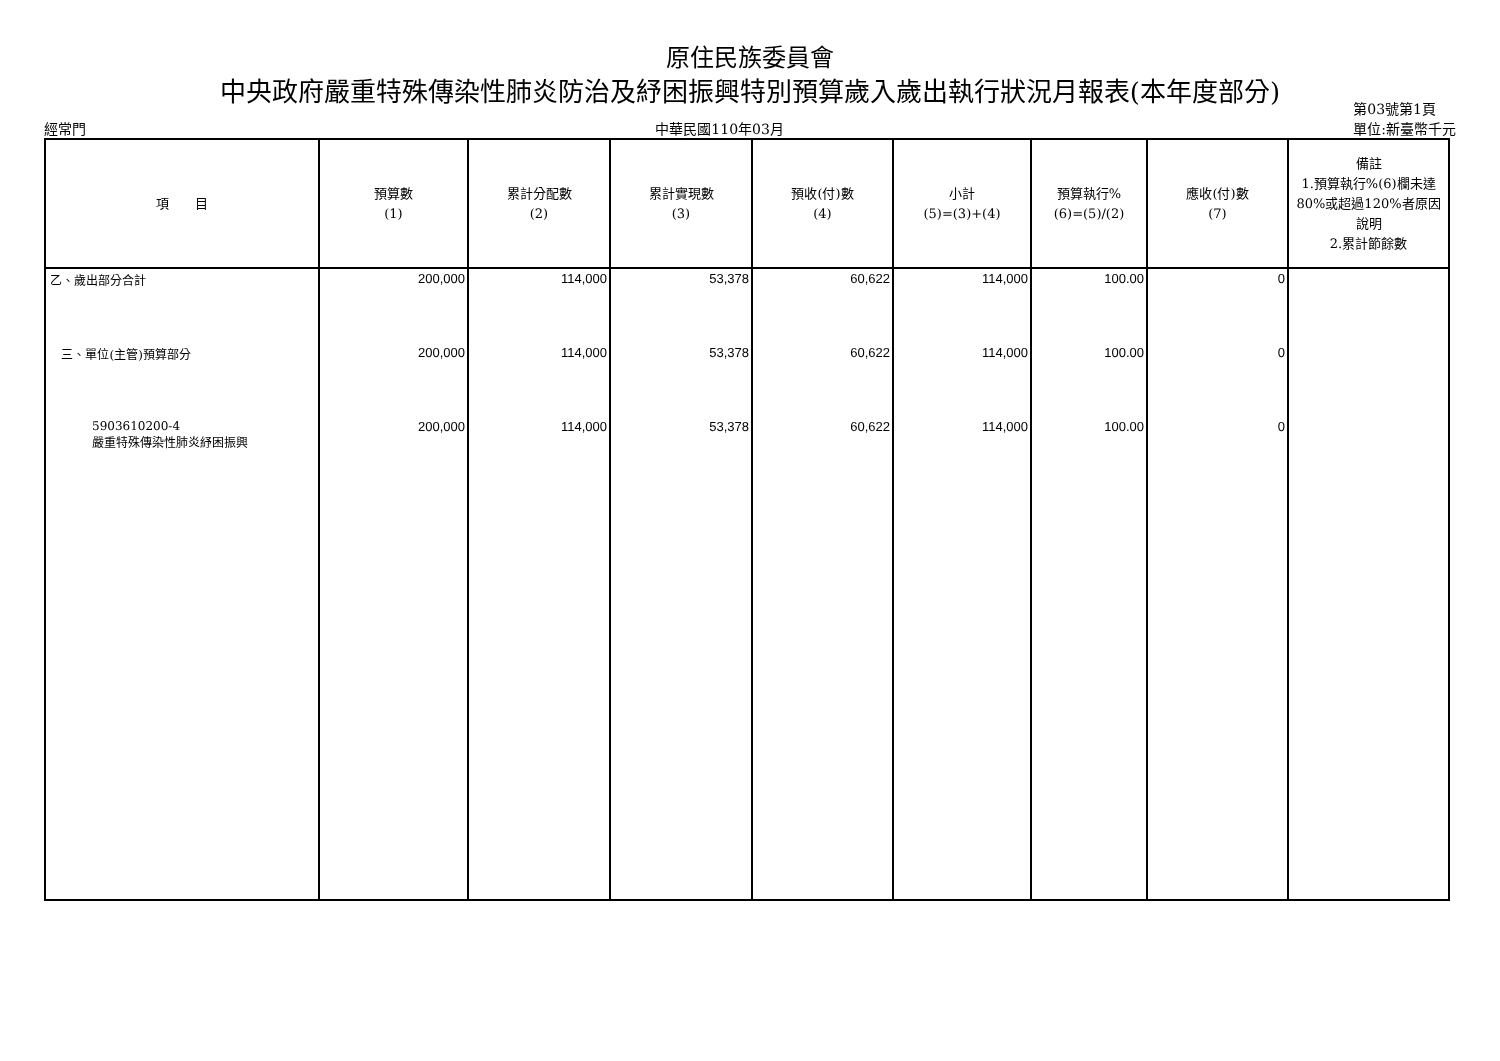原住民族委員會
中央政府嚴重特殊傳染性肺炎防治及紓困振興特別預算歲入歲出執行狀況月報表(本年度部分)
經常門 中華民國110年03月 第03號第1頁
單位:新臺幣千元
| 項 目 | 預算數 (1) | 累計分配數 (2) | 累計實現數 (3) | 預收(付)數 (4) | 小計 (5)=(3)+(4) | 預算執行% (6)=(5)/(2) | 應收(付)數 (7) | 備註 1.預算執行%(6)欄未達80%或超過120%者原因說明 2.累計節餘數 |
| --- | --- | --- | --- | --- | --- | --- | --- | --- |
| 乙、歲出部分合計 | 200,000 | 114,000 | 53,378 | 60,622 | 114,000 | 100.00 | 0 | |
| 三、單位(主管)預算部分 | 200,000 | 114,000 | 53,378 | 60,622 | 114,000 | 100.00 | 0 | |
| 5903610200-4 嚴重特殊傳染性肺炎紓困振興 | 200,000 | 114,000 | 53,378 | 60,622 | 114,000 | 100.00 | 0 | |